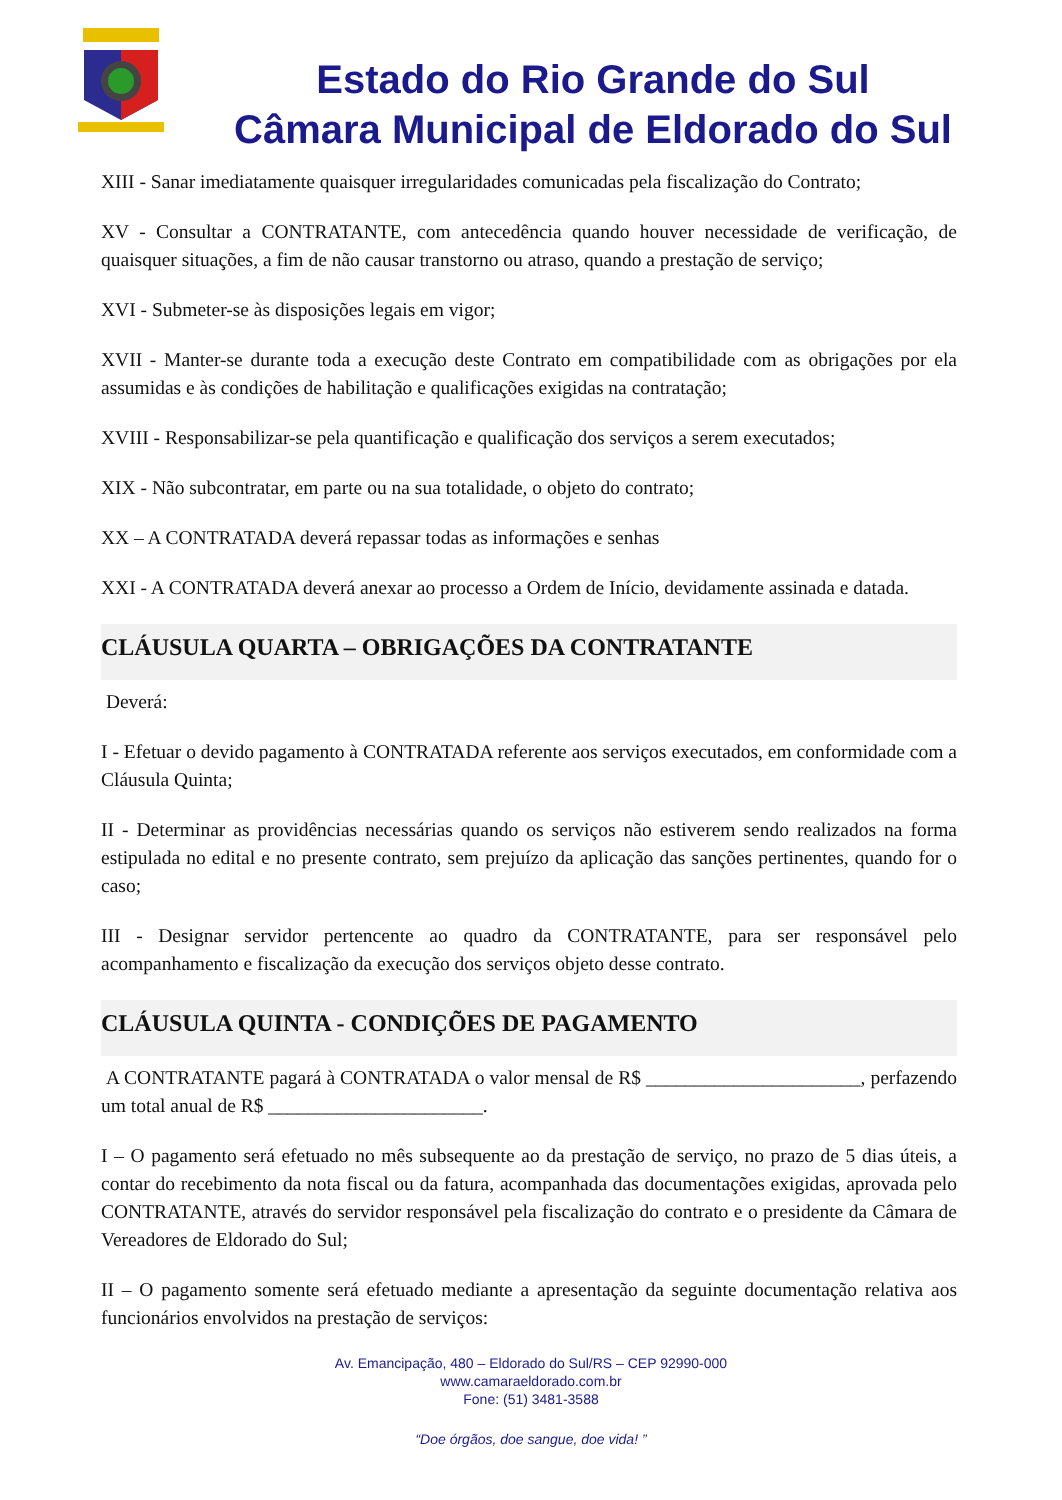Estado do Rio Grande do Sul
Câmara Municipal de Eldorado do Sul
XIII - Sanar imediatamente quaisquer irregularidades comunicadas pela fiscalização do Contrato;
XV - Consultar a CONTRATANTE, com antecedência quando houver necessidade de verificação, de quaisquer situações, a fim de não causar transtorno ou atraso, quando a prestação de serviço;
XVI - Submeter-se às disposições legais em vigor;
XVII - Manter-se durante toda a execução deste Contrato em compatibilidade com as obrigações por ela assumidas e às condições de habilitação e qualificações exigidas na contratação;
XVIII - Responsabilizar-se pela quantificação e qualificação dos serviços a serem executados;
XIX - Não subcontratar, em parte ou na sua totalidade, o objeto do contrato;
XX – A CONTRATADA deverá repassar todas as informações e senhas
XXI - A CONTRATADA deverá anexar ao processo a Ordem de Início, devidamente assinada e datada.
CLÁUSULA QUARTA – OBRIGAÇÕES DA CONTRATANTE
Deverá:
I - Efetuar o devido pagamento à CONTRATADA referente aos serviços executados, em conformidade com a Cláusula Quinta;
II - Determinar as providências necessárias quando os serviços não estiverem sendo realizados na forma estipulada no edital e no presente contrato, sem prejuízo da aplicação das sanções pertinentes, quando for o caso;
III - Designar servidor pertencente ao quadro da CONTRATANTE, para ser responsável pelo acompanhamento e fiscalização da execução dos serviços objeto desse contrato.
CLÁUSULA QUINTA - CONDIÇÕES DE PAGAMENTO
A CONTRATANTE pagará à CONTRATADA o valor mensal de R$ ______________________, perfazendo um total anual de R$ ______________________.
I – O pagamento será efetuado no mês subsequente ao da prestação de serviço, no prazo de 5 dias úteis, a contar do recebimento da nota fiscal ou da fatura, acompanhada das documentações exigidas, aprovada pelo CONTRATANTE, através do servidor responsável pela fiscalização do contrato e o presidente da Câmara de Vereadores de Eldorado do Sul;
II – O pagamento somente será efetuado mediante a apresentação da seguinte documentação relativa aos funcionários envolvidos na prestação de serviços:
Av. Emancipação, 480 – Eldorado do Sul/RS – CEP 92990-000
www.camaraeldorado.com.br
Fone: (51) 3481-3588
“Doe órgãos, doe sangue, doe vida! ”